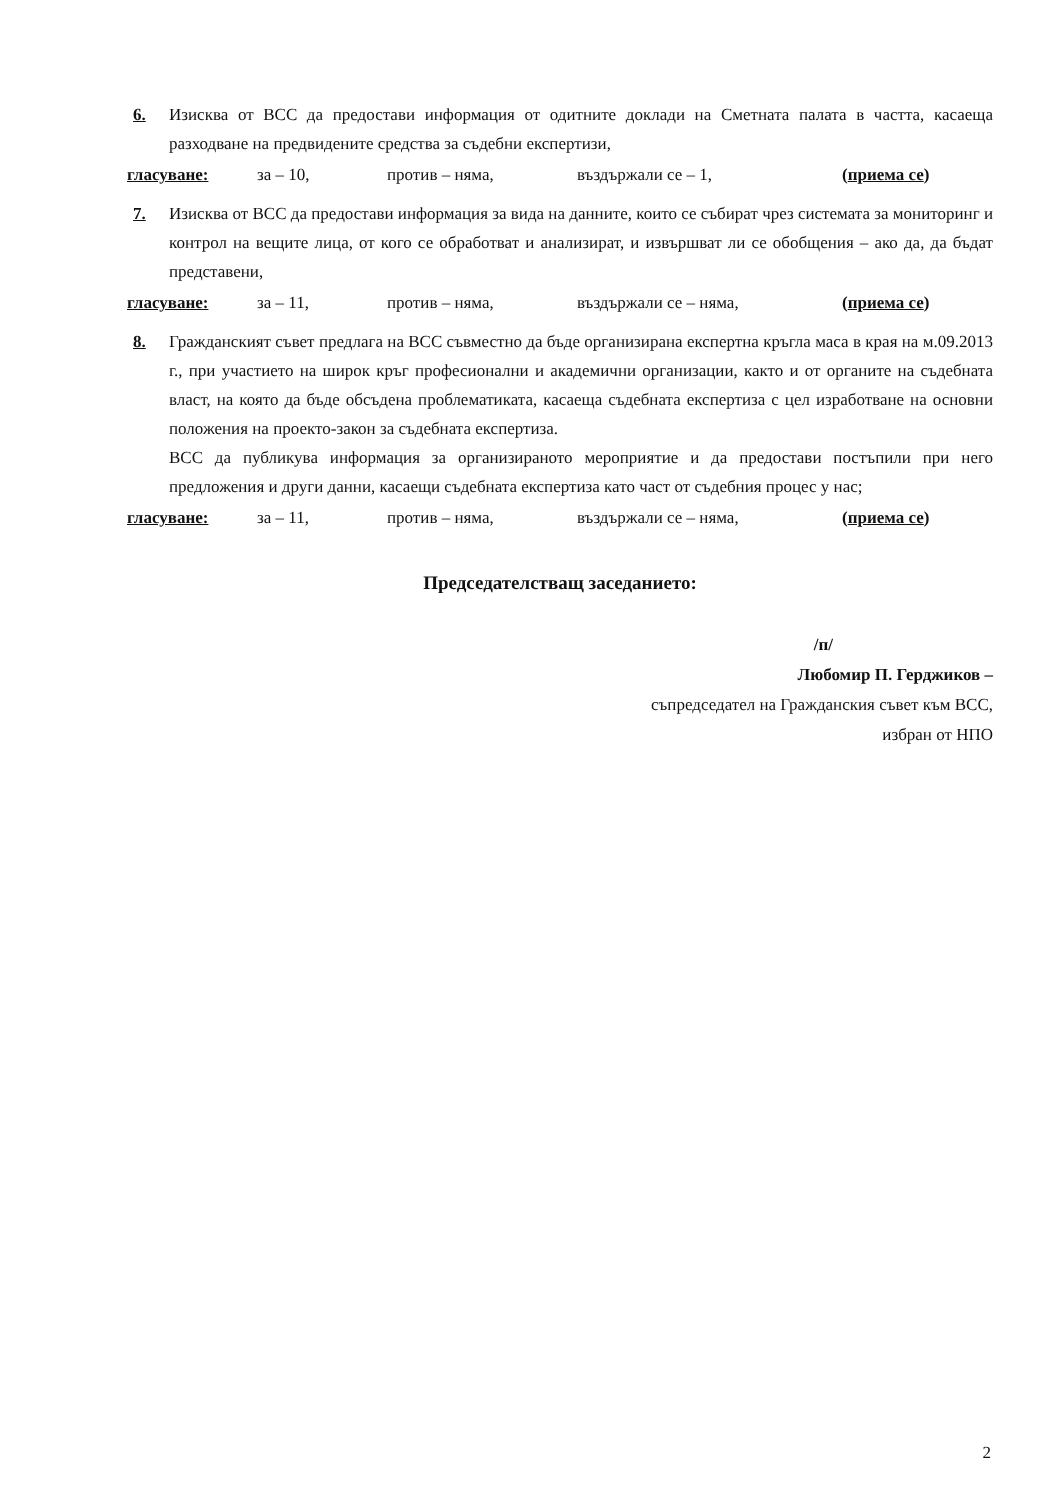6. Изисква от ВСС да предостави информация от одитните доклади на Сметната палата в частта, касаеща разходване на предвидените средства за съдебни експертизи,
гласуване: за – 10, против – няма, въздържали се – 1, (приема се)
7. Изисква от ВСС да предостави информация за вида на данните, които се събират чрез системата за мониторинг и контрол на вещите лица, от кого се обработват и анализират, и извършват ли се обобщения – ако да, да бъдат представени,
гласуване: за – 11, против – няма, въздържали се – няма, (приема се)
8. Гражданският съвет предлага на ВСС съвместно да бъде организирана експертна кръгла маса в края на м.09.2013 г., при участието на широк кръг професионални и академични организации, както и от органите на съдебната власт, на която да бъде обсъдена проблематиката, касаеща съдебната експертиза с цел изработване на основни положения на проекто-закон за съдебната експертиза.
ВСС да публикува информация за организираното мероприятие и да предостави постъпили при него предложения и други данни, касаещи съдебната експертиза като част от съдебния процес у нас;
гласуване: за – 11, против – няма, въздържали се – няма, (приема се)
Председателстващ заседанието:
/п/
Любомир П. Герджиков –
съпредседател на Гражданския съвет към ВСС,
избран от НПО
2